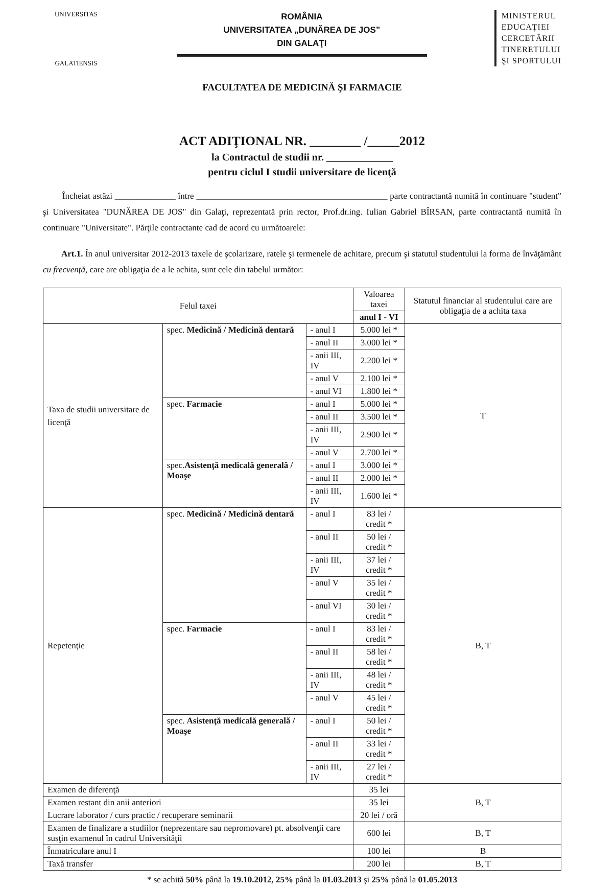UNIVERSITAS
GALATIENSIS
ROMÂNIA
UNIVERSITATEA „DUNĂREA DE JOS”
DIN GALAŢI
MINISTERUL
EDUCAŢIEI
CERCETĂRII
TINERETULUI
ŞI SPORTULUI
FACULTATEA DE MEDICINĂ ŞI FARMACIE
ACT ADIŢIONAL NR. ________ /_____2012
la Contractul de studii nr. _____________
pentru ciclul I studii universitare de licenţă
Încheiat astăzi ______________ între ____________________________________________ parte contractantă numită în continuare "student" şi Universitatea "DUNĂREA DE JOS" din Galaţi, reprezentată prin rector, Prof.dr.ing. Iulian Gabriel BÎRSAN, parte contractantă numită în continuare "Universitate". Părţile contractante cad de acord cu următoarele:
Art.1. În anul universitar 2012-2013 taxele de şcolarizare, ratele şi termenele de achitare, precum şi statutul studentului la forma de învăţământ cu frecvenţă, care are obligaţia de a le achita, sunt cele din tabelul următor:
| Felul taxei | | | Valoarea taxei | Statutul financiar al studentului care are obligaţia de a achita taxa |
| --- | --- | --- | --- | --- |
| | | | anul I - VI | |
| Taxa de studii universitare de licenţă | spec. Medicină / Medicină dentară | - anul I | 5.000 lei * | T |
| | | - anul II | 3.000 lei * | |
| | | - anii III, IV | 2.200 lei * | |
| | | - anul V | 2.100 lei * | |
| | | - anul VI | 1.800 lei * | |
| | spec. Farmacie | - anul I | 5.000 lei * | |
| | | - anul II | 3.500 lei * | |
| | | - anii III, IV | 2.900 lei * | |
| | | - anul V | 2.700 lei * | |
| | spec. Asistenţă medicală generală / Moaşe | - anul I | 3.000 lei * | |
| | | - anul II | 2.000 lei * | |
| | | - anii III, IV | 1.600 lei * | |
| Repetenţie | spec. Medicină / Medicină dentară | - anul I | 83 lei / credit * | B, T |
| | | - anul II | 50 lei / credit * | |
| | | - anii III, IV | 37 lei / credit * | |
| | | - anul V | 35 lei / credit * | |
| | | - anul VI | 30 lei / credit * | |
| | spec. Farmacie | - anul I | 83 lei / credit * | |
| | | - anul II | 58 lei / credit * | |
| | | - anii III, IV | 48 lei / credit * | |
| | | - anul V | 45 lei / credit * | |
| | spec. Asistenţă medicală generală / Moaşe | - anul I | 50 lei / credit * | |
| | | - anul II | 33 lei / credit * | |
| | | - anii III, IV | 27 lei / credit * | |
| Examen de diferenţă | | | 35 lei | B, T |
| Examen restant din anii anteriori | | | 35 lei | |
| Lucrare laborator / curs practic / recuperare seminarii | | | 20 lei / oră | |
| Examen de finalizare a studiilor (neprezentare sau nepromovare) pt. absolvenţii care susţin examenul în cadrul Universităţii | | | 600 lei | B, T |
| Înmatriculare anul I | | | 100 lei | B |
| Taxă transfer | | | 200 lei | B, T |
* se achită 50% până la 19.10.2012, 25% până la 01.03.2013 şi 25% până la 01.05.2013